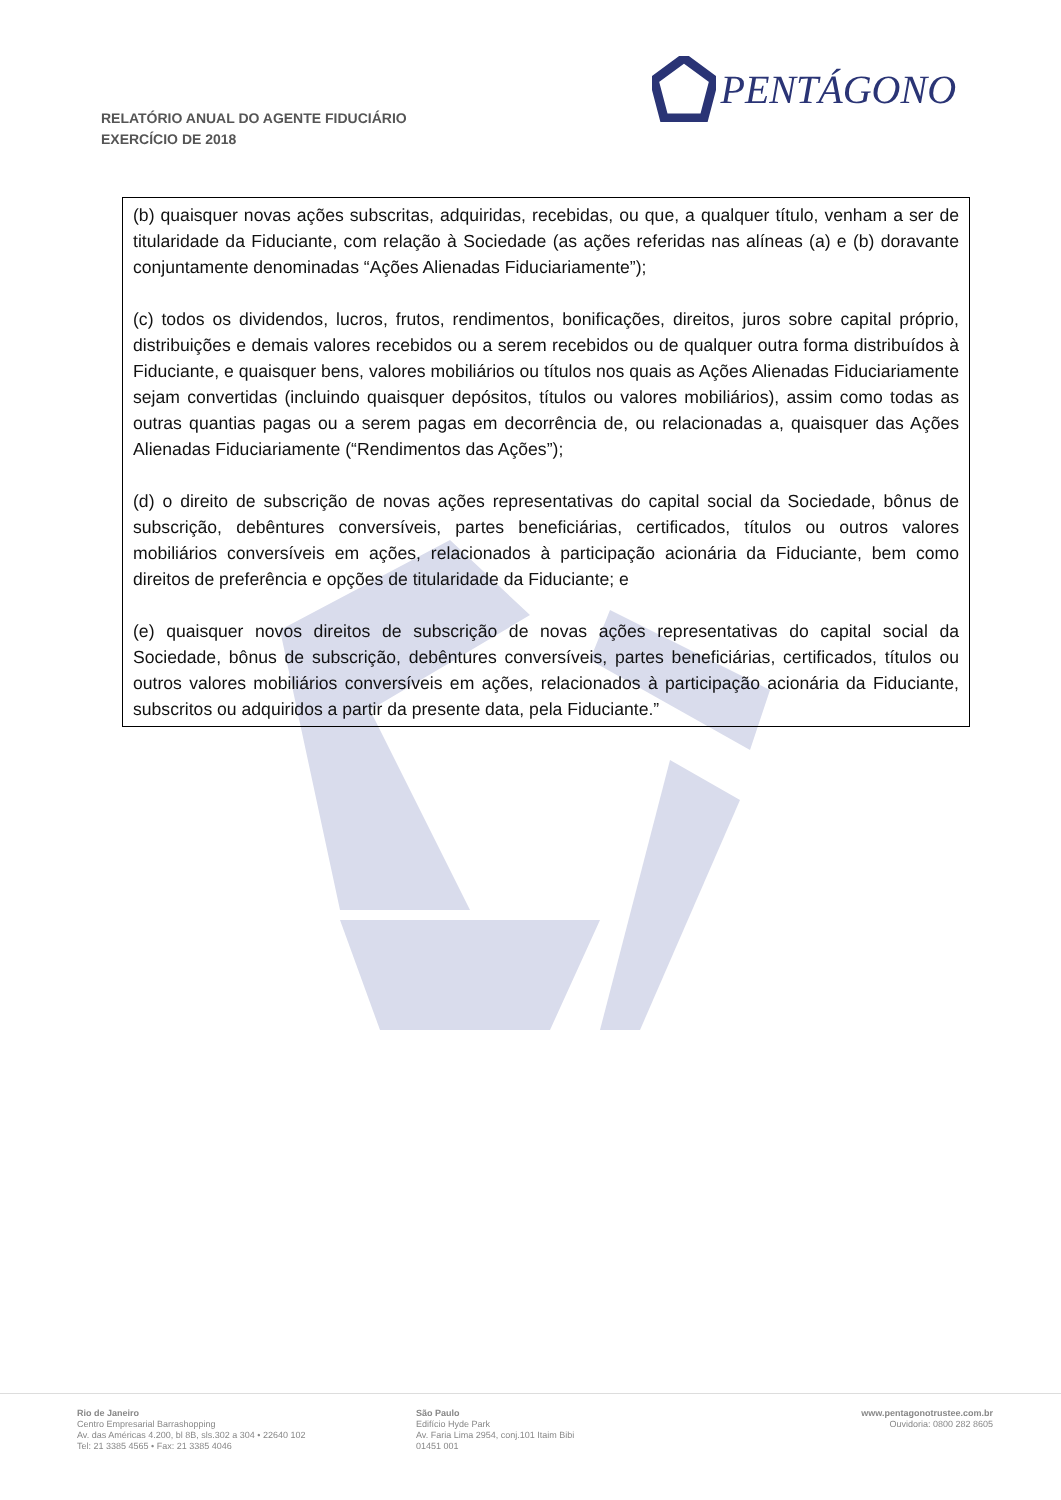RELATÓRIO ANUAL DO AGENTE FIDUCIÁRIO
EXERCÍCIO DE 2018
PENTÁGONO
| (b) quaisquer novas ações subscritas, adquiridas, recebidas, ou que, a qualquer título, venham a ser de titularidade da Fiduciante, com relação à Sociedade (as ações referidas nas alíneas (a) e (b) doravante conjuntamente denominadas “Ações Alienadas Fiduciariamente”); (c) todos os dividendos, lucros, frutos, rendimentos, bonificações, direitos, juros sobre capital próprio, distribuições e demais valores recebidos ou a serem recebidos ou de qualquer outra forma distribuídos à Fiduciante, e quaisquer bens, valores mobiliários ou títulos nos quais as Ações Alienadas Fiduciariamente sejam convertidas (incluindo quaisquer depósitos, títulos ou valores mobiliários), assim como todas as outras quantias pagas ou a serem pagas em decorrência de, ou relacionadas a, quaisquer das Ações Alienadas Fiduciariamente (“Rendimentos das Ações”); (d) o direito de subscrição de novas ações representativas do capital social da Sociedade, bônus de subscrição, debêntures conversíveis, partes beneficiárias, certificados, títulos ou outros valores mobiliários conversíveis em ações, relacionados à participação acionária da Fiduciante, bem como direitos de preferência e opções de titularidade da Fiduciante; e (e) quaisquer novos direitos de subscrição de novas ações representativas do capital social da Sociedade, bônus de subscrição, debêntures conversíveis, partes beneficiárias, certificados, títulos ou outros valores mobiliários conversíveis em ações, relacionados à participação acionária da Fiduciante, subscritos ou adquiridos a partir da presente data, pela Fiduciante.” |
Rio de Janeiro
Centro Empresarial Barrashopping
Av. das Américas 4.200, bl 8B, sls.302 a 304 • 22640 102
Tel: 21 3385 4565 • Fax: 21 3385 4046
São Paulo
Edifício Hyde Park
Av. Faria Lima 2954, conj.101 Itaim Bibi
01451 001
www.pentagonotrustee.com.br
Ouvidoria: 0800 282 8605